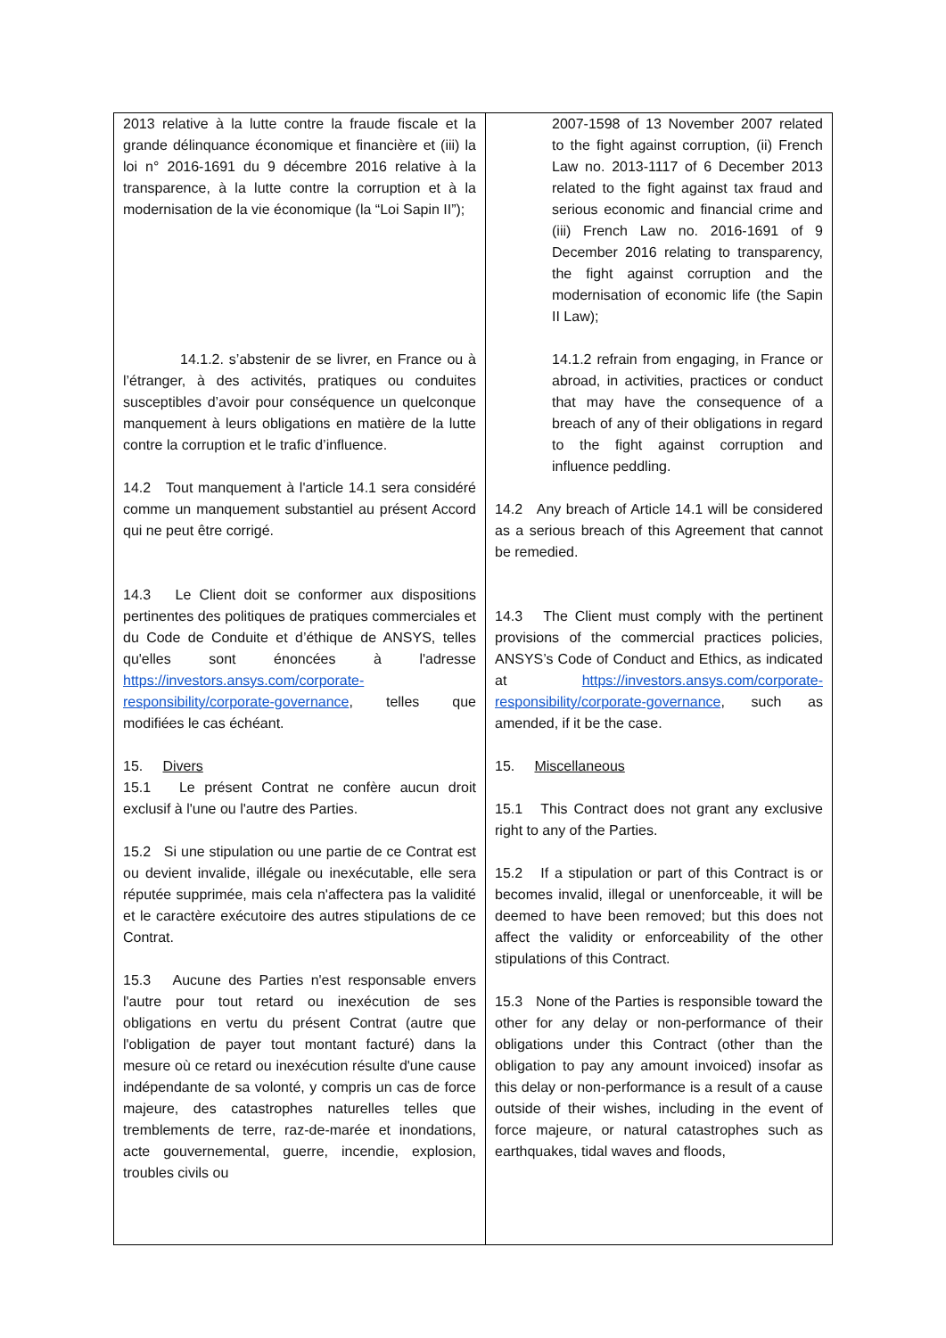| 2013 relative à la lutte contre la fraude fiscale et la grande délinquance économique et financière et (iii) la loi n° 2016-1691 du 9 décembre 2016 relative à la transparence, à la lutte contre la corruption et à la modernisation de la vie économique (la “Loi Sapin II”); 14.1.2. s’abstenir de se livrer, en France ou à l’étranger, à des activités, pratiques ou conduites susceptibles d’avoir pour conséquence un quelconque manquement à leurs obligations en matière de la lutte contre la corruption et le trafic d’influence. 14.2 Tout manquement à l'article 14.1 sera considéré comme un manquement substantiel au présent Accord qui ne peut être corrigé. 14.3 Le Client doit se conformer aux dispositions pertinentes des politiques de pratiques commerciales et du Code de Conduite et d’éthique de ANSYS, telles qu'elles sont énoncées à l'adresse https://investors.ansys.com/corporate-responsibility/corporate-governance , telles que modifiées le cas échéant. 15. Divers 15.1 Le présent Contrat ne confère aucun droit exclusif à l'une ou l'autre des Parties. 15.2 Si une stipulation ou une partie de ce Contrat est ou devient invalide, illégale ou inexécutable, elle sera réputée supprimée, mais cela n'affectera pas la validité et le caractère exécutoire des autres stipulations de ce Contrat. 15.3 Aucune des Parties n'est responsable envers l'autre pour tout retard ou inexécution de ses obligations en vertu du présent Contrat (autre que l'obligation de payer tout montant facturé) dans la mesure où ce retard ou inexécution résulte d'une cause indépendante de sa volonté, y compris un cas de force majeure, des catastrophes naturelles telles que tremblements de terre, raz-de-marée et inondations, acte gouvernemental, guerre, incendie, explosion, troubles civils ou | 2007-1598 of 13 November 2007 related to the fight against corruption, (ii) French Law no. 2013-1117 of 6 December 2013 related to the fight against tax fraud and serious economic and financial crime and (iii) French Law no. 2016-1691 of 9 December 2016 relating to transparency, the fight against corruption and the modernisation of economic life (the Sapin II Law); 14.1.2 refrain from engaging, in France or abroad, in activities, practices or conduct that may have the consequence of a breach of any of their obligations in regard to the fight against corruption and influence peddling. 14.2 Any breach of Article 14.1 will be considered as a serious breach of this Agreement that cannot be remedied. 14.3 The Client must comply with the pertinent provisions of the commercial practices policies, ANSYS’s Code of Conduct and Ethics, as indicated at https://investors.ansys.com/corporate-responsibility/corporate-governance , such as amended, if it be the case. 15. Miscellaneous 15.1 This Contract does not grant any exclusive right to any of the Parties. 15.2 If a stipulation or part of this Contract is or becomes invalid, illegal or unenforceable, it will be deemed to have been removed; but this does not affect the validity or enforceability of the other stipulations of this Contract. 15.3 None of the Parties is responsible toward the other for any delay or non-performance of their obligations under this Contract (other than the obligation to pay any amount invoiced) insofar as this delay or non-performance is a result of a cause outside of their wishes, including in the event of force majeure, or natural catastrophes such as earthquakes, tidal waves and floods, |